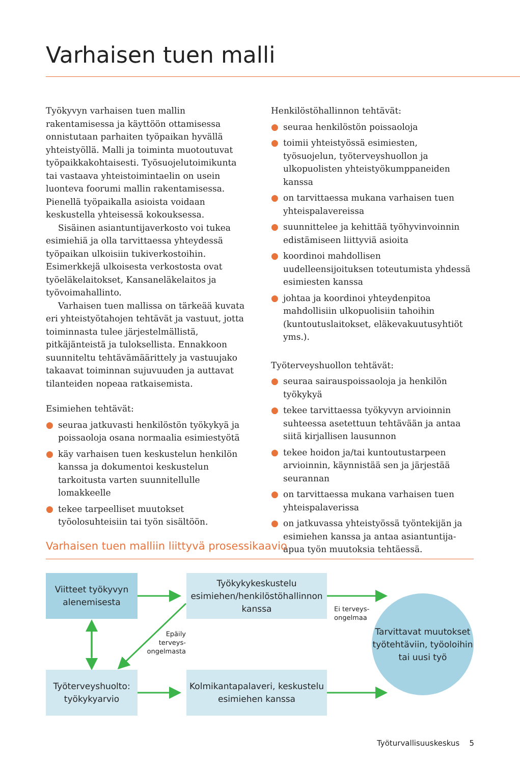Varhaisen tuen malli
Työkyvyn varhaisen tuen mallin rakentamisessa ja käyttöön ottamisessa onnistutaan parhaiten työpaikan hyvällä yhteistyöllä. Malli ja toiminta muotoutuvat työpaikkakohtaisesti. Työsuojelutoimikunta tai vastaava yhteistoimintaelin on usein luonteva foorumi mallin rakentamisessa. Pienellä työpaikalla asioista voidaan keskustella yhteisessä kokouksessa.
Sisäinen asiantuntijaverkosto voi tukea esimiehiä ja olla tarvittaessa yhteydessä työpaikan ulkoisiin tukiverkostoihin. Esimerkkejä ulkoisesta verkostosta ovat työeläkelaitokset, Kansaneläkelaitos ja työvoimahallinto.
Varhaisen tuen mallissa on tärkeää kuvata eri yhteistyötahojen tehtävät ja vastuut, jotta toiminnasta tulee järjestelmällistä, pitkäjänteistä ja tuloksellista. Ennakkoon suunniteltu tehtävämäärittely ja vastuujako takaavat toiminnan sujuvuuden ja auttavat tilanteiden nopeaa ratkaisemista.
Esimiehen tehtävät:
● seuraa jatkuvasti henkilöstön työkykyä ja poissaoloja osana normaalia esimiestyötä
● käy varhaisen tuen keskustelun henkilön kanssa ja dokumentoi keskustelun tarkoitusta varten suunnitellulle lomakkeelle
● tekee tarpeelliset muutokset työolosuhteisiin tai työn sisältöön.
Henkilöstöhallinnon tehtävät:
● seuraa henkilöstön poissaoloja
● toimii yhteistyössä esimiesten, työsuojelun, työterveyshuollon ja ulkopuolisten yhteistyökumppaneiden kanssa
● on tarvittaessa mukana varhaisen tuen yhteispalavereissa
● suunnittelee ja kehittää työhyvinvoinnin edistämiseen liittyviä asioita
● koordinoi mahdollisen uudelleensijoituksen toteutumista yhdessä esimiesten kanssa
● johtaa ja koordinoi yhteydenpitoa mahdollisiin ulkopuolisiin tahoihin (kuntoutuslaitokset, eläkevakuutusyhtiöt yms.).
Työterveyshuollon tehtävät:
● seuraa sairauspoissaoloja ja henkilön työkykyä
● tekee tarvittaessa työkyvyn arvioinnin suhteessa asetettuun tehtävään ja antaa siitä kirjallisen lausunnon
● tekee hoidon ja/tai kuntoutustarpeen arvioinnin, käynnistää sen ja järjestää seurannan
● on tarvittaessa mukana varhaisen tuen yhteispalaverissa
● on jatkuvassa yhteistyössä työntekijän ja esimiehen kanssa ja antaa asiantuntija-apua työn muutoksia tehtäessä.
Varhaisen tuen malliin liittyvä prosessikaavio
Viitteet työkyvyn alenemisesta
Työkykykeskustelu esimiehen/henkilöstöhallinnon kanssa
Ei terveys-
ongelmaa
Epäily terveys-
ongelmasta
Tarvittavat muutokset työtehtäviin, työoloihin tai uusi työ
Työterveyshuolto: työkykyarvio
Kolmikantapalaveri, keskustelu esimiehen kanssa
Työturvallisuuskeskus 5